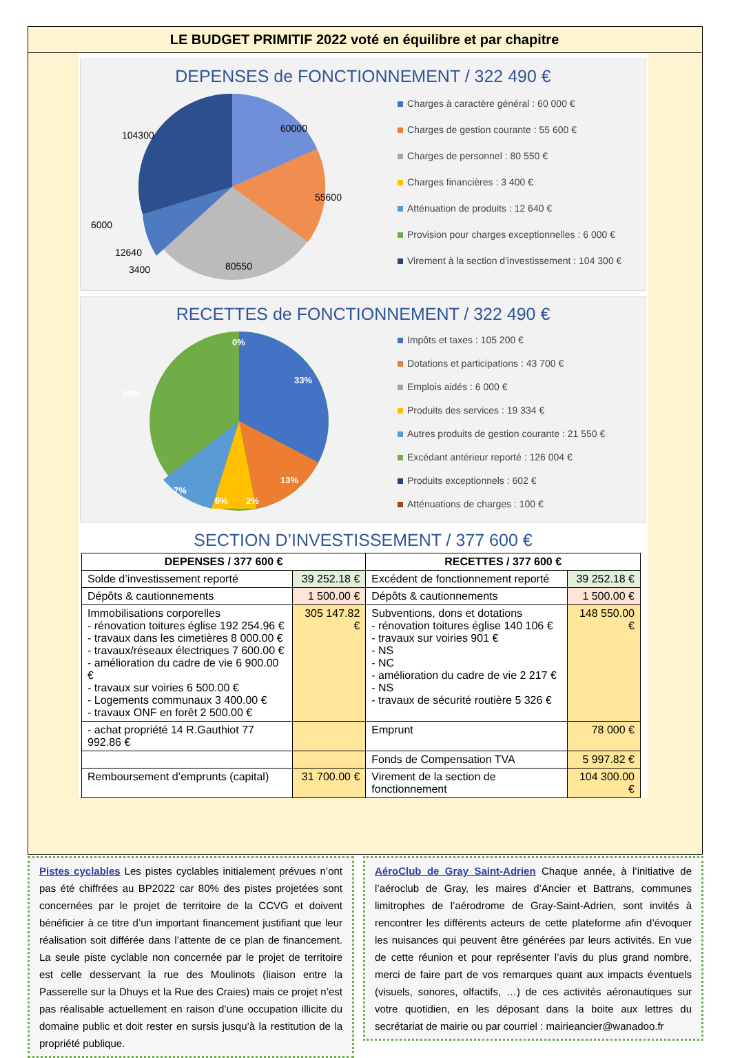LE BUDGET PRIMITIF 2022 voté en équilibre et par chapitre
DEPENSES de FONCTIONNEMENT / 322 490 €
60000
55600
80550
104300
6000
12640
3400
Charges à caractère général : 60 000 €
Charges de gestion courante : 55 600 €
Charges de personnel : 80 550 €
Charges financières : 3 400 €
Atténuation de produits : 12 640 €
Provision pour charges exceptionnelles : 6 000 €
Virement à la section d'investissement : 104 300 €
RECETTES de FONCTIONNEMENT / 322 490 €
0%
33%
39%
13%
7%
6%
2%
Impôts et taxes : 105 200 €
Dotations et participations : 43 700 €
Emplois aidés : 6 000 €
Produits des services : 19 334 €
Autres produits de gestion courante : 21 550 €
Excédant antérieur reporté : 126 004 €
Produits exceptionnels : 602 €
Atténuations de charges : 100 €
SECTION D’INVESTISSEMENT / 377 600 €
| DEPENSES / 377 600 € | | RECETTES / 377 600 € | |
| --- | --- | --- | --- |
| Solde d’investissement reporté | 39 252.18 € | Excédent de fonctionnement reporté | 39 252.18 € |
| Dépôts & cautionnements | 1 500.00 € | Dépôts & cautionnements | 1 500.00 € |
| Immobilisations corporelles - rénovation toitures église 192 254.96 € - travaux dans les cimetières 8 000.00 € - travaux/réseaux électriques 7 600.00 € - amélioration du cadre de vie 6 900.00 € - travaux sur voiries 6 500.00 € - Logements communaux 3 400.00 € - travaux ONF en forêt 2 500.00 € | 305 147.82 € | Subventions, dons et dotations - rénovation toitures église 140 106 € - travaux sur voiries 901 € - NS - NC - amélioration du cadre de vie 2 217 € - NS - travaux de sécurité routière 5 326 € | 148 550.00 € |
| - achat propriété 14 R.Gauthiot 77 992.86 € | | Emprunt | 78 000 € |
| | | Fonds de Compensation TVA | 5 997.82 € |
| Remboursement d’emprunts (capital) | 31 700.00 € | Virement de la section de fonctionnement | 104 300.00 € |
Pistes cyclables Les pistes cyclables initialement prévues n’ont pas été chiffrées au BP2022 car 80% des pistes projetées sont concernées par le projet de territoire de la CCVG et doivent bénéficier à ce titre d’un important financement justifiant que leur réalisation soit différée dans l’attente de ce plan de financement. La seule piste cyclable non concernée par le projet de territoire est celle desservant la rue des Moulinots (liaison entre la Passerelle sur la Dhuys et la Rue des Craies) mais ce projet n’est pas réalisable actuellement en raison d’une occupation illicite du domaine public et doit rester en sursis jusqu’à la restitution de la propriété publique.
AéroClub de Gray Saint-Adrien Chaque année, à l’initiative de l’aéroclub de Gray, les maires d’Ancier et Battrans, communes limitrophes de l’aérodrome de Gray-Saint-Adrien, sont invités à rencontrer les différents acteurs de cette plateforme afin d’évoquer les nuisances qui peuvent être générées par leurs activités. En vue de cette réunion et pour représenter l’avis du plus grand nombre, merci de faire part de vos remarques quant aux impacts éventuels (visuels, sonores, olfactifs, …) de ces activités aéronautiques sur votre quotidien, en les déposant dans la boite aux lettres du secrétariat de mairie ou par courriel : mairieancier@wanadoo.fr